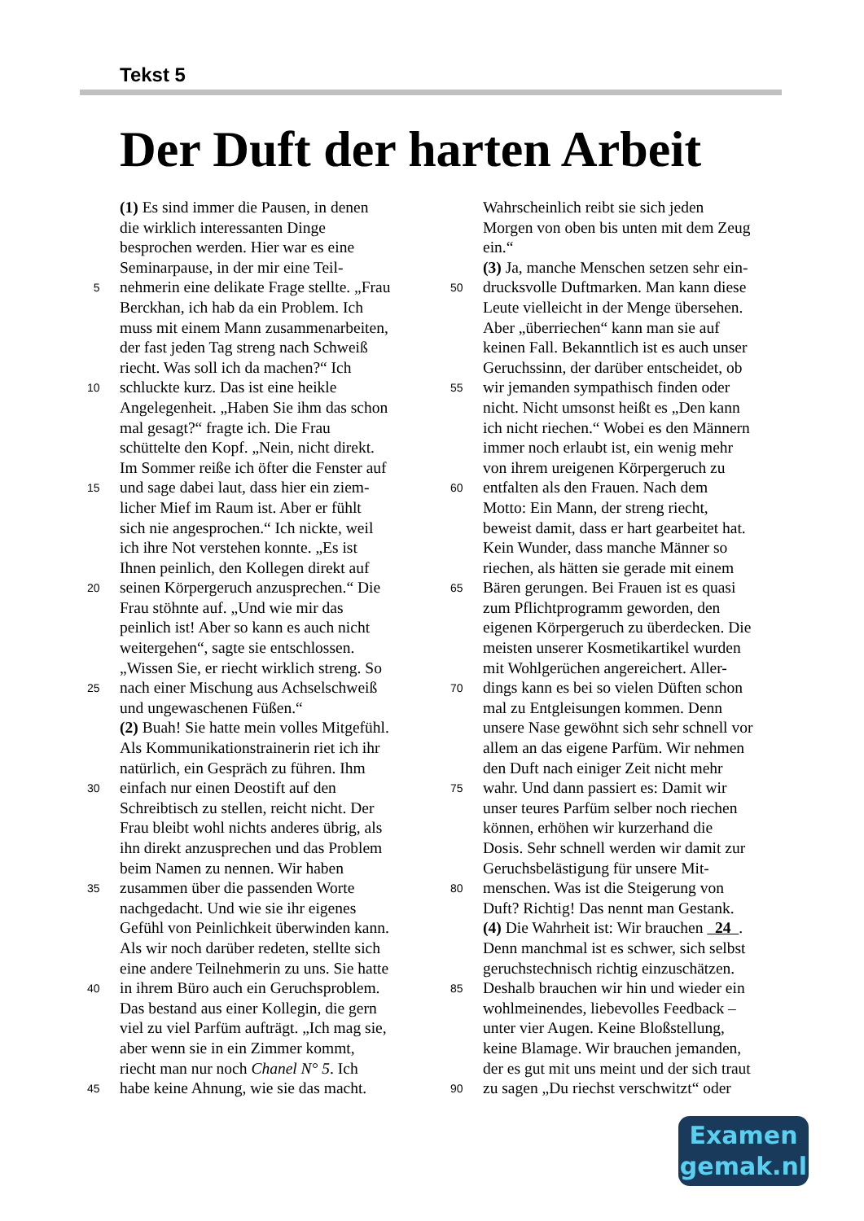Tekst 5
Der Duft der harten Arbeit
(1) Es sind immer die Pausen, in denen
die wirklich interessanten Dinge
besprochen werden. Hier war es eine
Seminarpause, in der mir eine Teil-
5 nehmerin eine delikate Frage stellte. „Frau
Berckhan, ich hab da ein Problem. Ich
muss mit einem Mann zusammenarbeiten,
der fast jeden Tag streng nach Schweiß
riecht. Was soll ich da machen?“ Ich
10 schluckte kurz. Das ist eine heikle
Angelegenheit. „Haben Sie ihm das schon
mal gesagt?“ fragte ich. Die Frau
schüttelte den Kopf. „Nein, nicht direkt.
Im Sommer reiße ich öfter die Fenster auf
15 und sage dabei laut, dass hier ein ziem-
licher Mief im Raum ist. Aber er fühlt
sich nie angesprochen.“ Ich nickte, weil
ich ihre Not verstehen konnte. „Es ist
Ihnen peinlich, den Kollegen direkt auf
20 seinen Körpergeruch anzusprechen.“ Die
Frau stöhnte auf. „Und wie mir das
peinlich ist! Aber so kann es auch nicht
weitergehen“, sagte sie entschlossen.
„Wissen Sie, er riecht wirklich streng. So
25 nach einer Mischung aus Achselschweiß
und ungewaschenen Füßen.“
(2) Buah! Sie hatte mein volles Mitgefühl.
Als Kommunikationstrainerin riet ich ihr
natürlich, ein Gespräch zu führen. Ihm
30 einfach nur einen Deostift auf den
Schreibtisch zu stellen, reicht nicht. Der
Frau bleibt wohl nichts anderes übrig, als
ihn direkt anzusprechen und das Problem
beim Namen zu nennen. Wir haben
35 zusammen über die passenden Worte
nachgedacht. Und wie sie ihr eigenes
Gefühl von Peinlichkeit überwinden kann.
Als wir noch darüber redeten, stellte sich
eine andere Teilnehmerin zu uns. Sie hatte
40 in ihrem Büro auch ein Geruchsproblem.
Das bestand aus einer Kollegin, die gern
viel zu viel Parfüm aufträgt. „Ich mag sie,
aber wenn sie in ein Zimmer kommt,
riecht man nur noch Chanel N° 5. Ich
45 habe keine Ahnung, wie sie das macht.
Wahrscheinlich reibt sie sich jeden
Morgen von oben bis unten mit dem Zeug
ein.“
(3) Ja, manche Menschen setzen sehr ein-
50 drucksvolle Duftmarken. Man kann diese
Leute vielleicht in der Menge übersehen.
Aber „überriechen“ kann man sie auf
keinen Fall. Bekanntlich ist es auch unser
Geruchssinn, der darüber entscheidet, ob
55 wir jemanden sympathisch finden oder
nicht. Nicht umsonst heißt es „Den kann
ich nicht riechen.“ Wobei es den Männern
immer noch erlaubt ist, ein wenig mehr
von ihrem ureigenen Körpergeruch zu
60 entfalten als den Frauen. Nach dem
Motto: Ein Mann, der streng riecht,
beweist damit, dass er hart gearbeitet hat.
Kein Wunder, dass manche Männer so
riechen, als hätten sie gerade mit einem
65 Bären gerungen. Bei Frauen ist es quasi
zum Pflichtprogramm geworden, den
eigenen Körpergeruch zu überdecken. Die
meisten unserer Kosmetikartikel wurden
mit Wohlgerüchen angereichert. Aller-
70 dings kann es bei so vielen Düften schon
mal zu Entgleisungen kommen. Denn
unsere Nase gewöhnt sich sehr schnell vor
allem an das eigene Parfüm. Wir nehmen
den Duft nach einiger Zeit nicht mehr
75 wahr. Und dann passiert es: Damit wir
unser teures Parfüm selber noch riechen
können, erhöhen wir kurzerhand die
Dosis. Sehr schnell werden wir damit zur
Geruchsbelästigung für unsere Mit-
80 menschen. Was ist die Steigerung von
Duft? Richtig! Das nennt man Gestank.
(4) Die Wahrheit ist: Wir brauchen 24 .
Denn manchmal ist es schwer, sich selbst
geruchstechnisch richtig einzuschätzen.
85 Deshalb brauchen wir hin und wieder ein
wohlmeinendes, liebevolles Feedback –
unter vier Augen. Keine Bloßstellung,
keine Blamage. Wir brauchen jemanden,
der es gut mit uns meint und der sich traut
90 zu sagen „Du riechst verschwitzt“ oder
Examen
gemak.nl